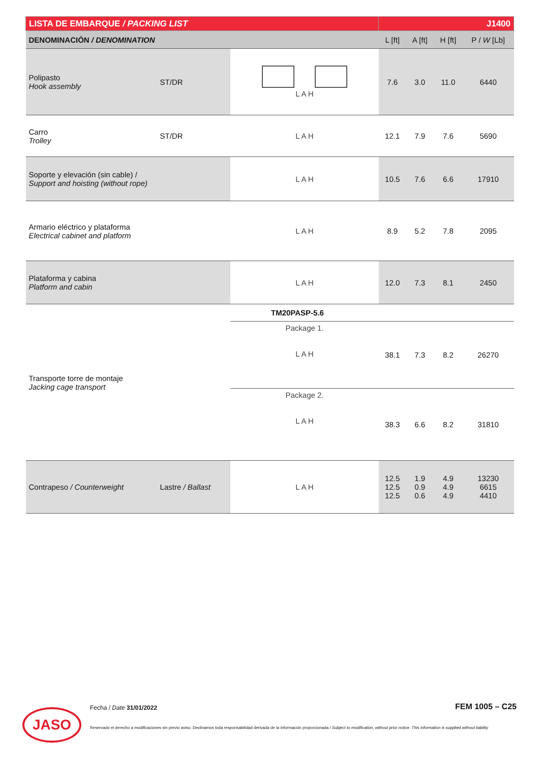| LISTA DE EMBARQUE / PACKING LIST | | | J1400 | | | |
| DENOMINACIÓN / DENOMINATION | | | L [ft] | A [ft] | H [ft] | P / W [Lb] |
| Polipasto Hook assembly | ST/DR | L A H | 7.6 | 3.0 | 11.0 | 6440 |
| Carro Trolley | ST/DR | L A H | 12.1 | 7.9 | 7.6 | 5690 |
| Soporte y elevación (sin cable) / Support and hoisting (without rope) | | L A H | 10.5 | 7.6 | 6.6 | 17910 |
| Armario eléctrico y plataforma Electrical cabinet and platform | | L A H | 8.9 | 5.2 | 7.8 | 2095 |
| Plataforma y cabina Platform and cabin | | L A H | 12.0 | 7.3 | 8.1 | 2450 |
| Transporte torre de montaje Jacking cage transport | | TM20PASP-5.6 | | | | |
| | | Package 1. L A H | 38.1 | 7.3 | 8.2 | 26270 |
| | | Package 2. L A H | 38.3 | 6.6 | 8.2 | 31810 |
| Contrapeso / Counterweight | Lastre / Ballast | L A H | 12.5 12.5 12.5 | 1.9 0.9 0.6 | 4.9 4.9 4.9 | 13230 6615 4410 |
JASO Fecha / Date 31/01/2022 FEM 1005 – C25
Reservado el derecho a modificaciones sin previo aviso. Declinamos toda responsabilidad derivada de la información proporcionada / Subject to modification, without prior notice. This information is supplied without liability